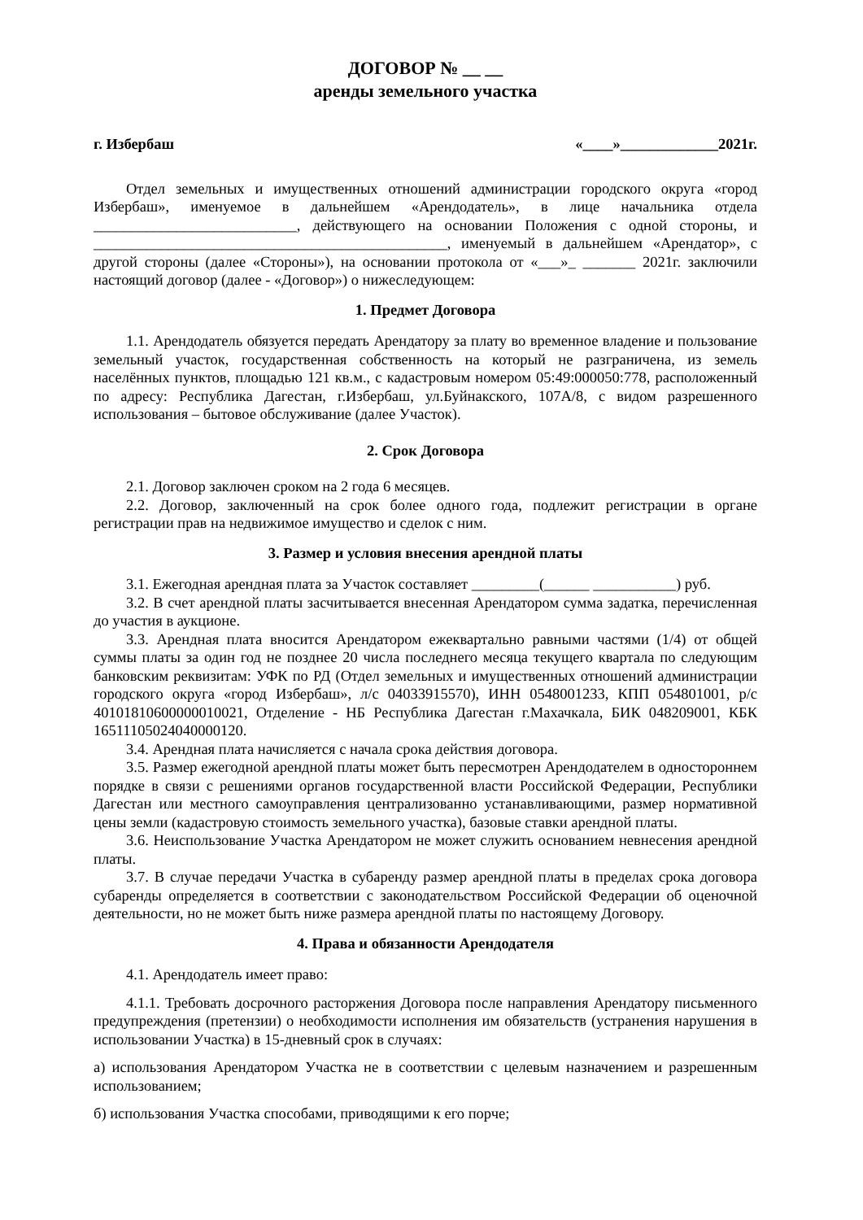ДОГОВОР № __ __
аренды земельного участка
г. Избербаш «____»_____________2021г.
Отдел земельных и имущественных отношений администрации городского округа «город Избербаш», именуемое в дальнейшем «Арендодатель», в лице начальника отдела ___________________________, действующего на основании Положения с одной стороны, и _______________________________________________, именуемый в дальнейшем «Арендатор», с другой стороны (далее «Стороны»), на основании протокола от «___»_ _______ 2021г. заключили настоящий договор (далее - «Договор») о нижеследующем:
1. Предмет Договора
1.1. Арендодатель обязуется передать Арендатору за плату во временное владение и пользование земельный участок, государственная собственность на который не разграничена, из земель населённых пунктов, площадью 121 кв.м., с кадастровым номером 05:49:000050:778, расположенный по адресу: Республика Дагестан, г.Избербаш, ул.Буйнакского, 107А/8, с видом разрешенного использования – бытовое обслуживание (далее Участок).
2. Срок Договора
2.1. Договор заключен сроком на 2 года 6 месяцев.
2.2. Договор, заключенный на срок более одного года, подлежит регистрации в органе регистрации прав на недвижимое имущество и сделок с ним.
3. Размер и условия внесения арендной платы
3.1. Ежегодная арендная плата за Участок составляет _________(______ ___________) руб.
3.2. В счет арендной платы засчитывается внесенная Арендатором сумма задатка, перечисленная до участия в аукционе.
3.3. Арендная плата вносится Арендатором ежеквартально равными частями (1/4) от общей суммы платы за один год не позднее 20 числа последнего месяца текущего квартала по следующим банковским реквизитам: УФК по РД (Отдел земельных и имущественных отношений администрации городского округа «город Избербаш», л/с 04033915570), ИНН 0548001233, КПП 054801001, р/с 40101810600000010021, Отделение - НБ Республика Дагестан г.Махачкала, БИК 048209001, КБК 16511105024040000120.
3.4. Арендная плата начисляется с начала срока действия договора.
3.5. Размер ежегодной арендной платы может быть пересмотрен Арендодателем в одностороннем порядке в связи с решениями органов государственной власти Российской Федерации, Республики Дагестан или местного самоуправления централизованно устанавливающими, размер нормативной цены земли (кадастровую стоимость земельного участка), базовые ставки арендной платы.
3.6. Неиспользование Участка Арендатором не может служить основанием невнесения арендной платы.
3.7. В случае передачи Участка в субаренду размер арендной платы в пределах срока договора субаренды определяется в соответствии с законодательством Российской Федерации об оценочной деятельности, но не может быть ниже размера арендной платы по настоящему Договору.
4. Права и обязанности Арендодателя
4.1. Арендодатель имеет право:
4.1.1. Требовать досрочного расторжения Договора после направления Арендатору письменного предупреждения (претензии) о необходимости исполнения им обязательств (устранения нарушения в использовании Участка) в 15-дневный срок в случаях:
а) использования Арендатором Участка не в соответствии с целевым назначением и разрешенным использованием;
б) использования Участка способами, приводящими к его порче;